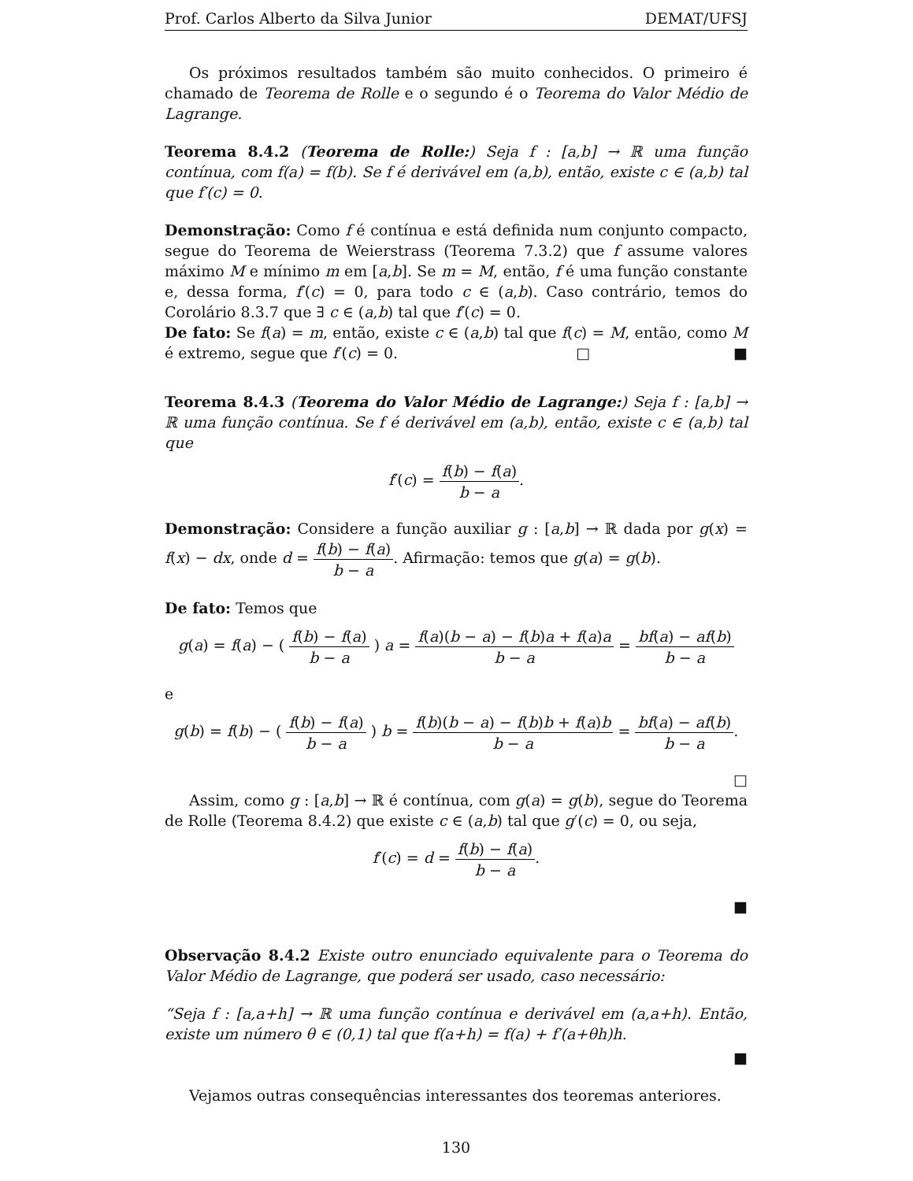Prof. Carlos Alberto da Silva Junior DEMAT/UFSJ
Os próximos resultados também são muito conhecidos. O primeiro é chamado de Teorema de Rolle e o segundo é o Teorema do Valor Médio de Lagrange.
Teorema 8.4.2 (Teorema de Rolle:) Seja f : [a,b] → ℝ uma função contínua, com f(a) = f(b). Se f é derivável em (a,b), então, existe c ∈ (a,b) tal que f′(c) = 0.
Demonstração: Como f é contínua e está definida num conjunto compacto, segue do Teorema de Weierstrass (Teorema 7.3.2) que f assume valores máximo M e mínimo m em [a,b]. Se m = M, então, f é uma função constante e, dessa forma, f′(c) = 0, para todo c ∈ (a,b). Caso contrário, temos do Corolário 8.3.7 que ∃ c ∈ (a,b) tal que f′(c) = 0.
De fato: Se f(a) = m, então, existe c ∈ (a,b) tal que f(c) = M, então, como M é extremo, segue que f′(c) = 0. □ ■
Teorema 8.4.3 (Teorema do Valor Médio de Lagrange:) Seja f : [a,b] → ℝ uma função contínua. Se f é derivável em (a,b), então, existe c ∈ (a,b) tal que
f′(c) = f(b) − f(a) b − a.
Demonstração: Considere a função auxiliar g : [a,b] → ℝ dada por g(x) = f(x) − dx, onde d = f(b) − f(a) b − a. Afirmação: temos que g(a) = g(b).
De fato: Temos que
g(a) = f(a) − ( f(b) − f(a) b − a ) a = f(a)(b − a) − f(b)a + f(a)a b − a = bf(a) − af(b) b − a
e
g(b) = f(b) − ( f(b) − f(a) b − a ) b = f(b)(b − a) − f(b)b + f(a)b b − a = bf(a) − af(b) b − a.
□
Assim, como g : [a,b] → ℝ é contínua, com g(a) = g(b), segue do Teorema de Rolle (Teorema 8.4.2) que existe c ∈ (a,b) tal que g′(c) = 0, ou seja,
f′(c) = d = f(b) − f(a) b − a.
■
Observação 8.4.2 Existe outro enunciado equivalente para o Teorema do Valor Médio de Lagrange, que poderá ser usado, caso necessário:
“Seja f : [a,a+h] → ℝ uma função contínua e derivável em (a,a+h). Então, existe um número θ ∈ (0,1) tal que f(a+h) = f(a) + f′(a+θh)h.
■
Vejamos outras consequências interessantes dos teoremas anteriores.
130